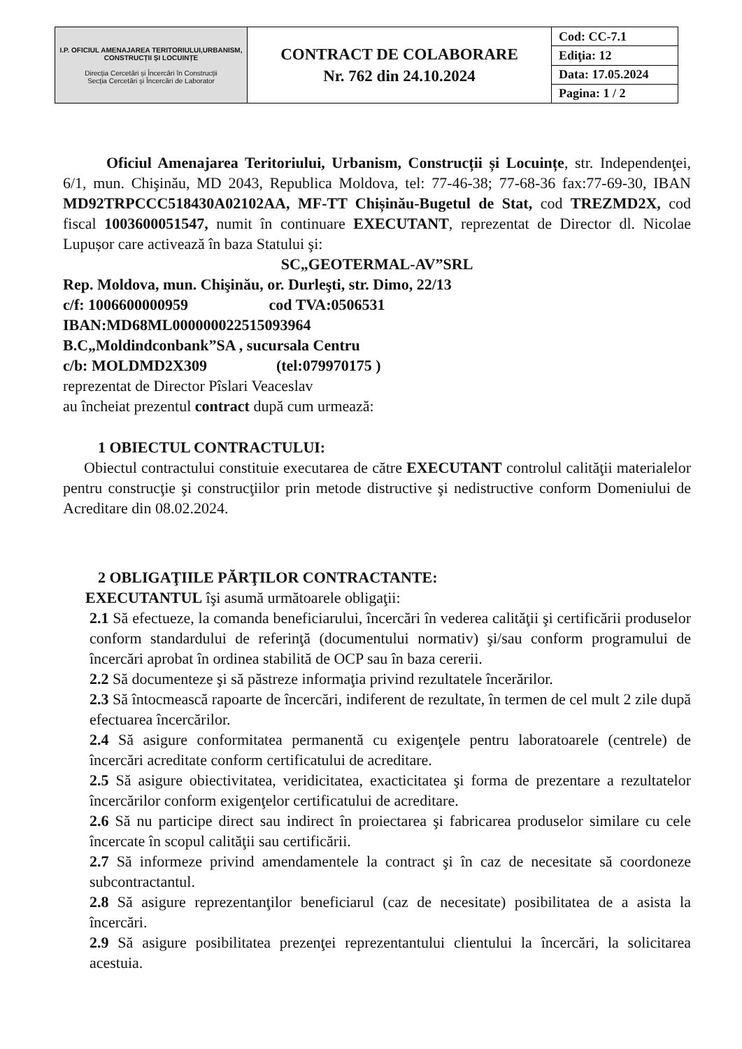| I.P. OFICIUL AMENAJAREA TERITORIULUI,URBANISM, CONSTRUCȚII ȘI LOCUINȚE Direcția Cercetări și Încercări în Construcții Secția Cercetări și Încercări de Laborator | CONTRACT DE COLABORARE Nr. 762 din 24.10.2024 | Cod: CC-7.1 |
| | | Ediţia: 12 |
| | | Data: 17.05.2024 |
| | | Pagina: 1 / 2 |
Oficiul Amenajarea Teritoriului, Urbanism, Construcții și Locuințe, str. Independenţei, 6/1, mun. Chişinău, MD 2043, Republica Moldova, tel: 77-46-38; 77-68-36 fax:77-69-30, IBAN MD92TRPCCC518430A02102AA, MF-TT Chișinău-Bugetul de Stat, cod TREZMD2X, cod fiscal 1003600051547, numit în continuare EXECUTANT, reprezentat de Director dl. Nicolae Lupușor care activează în baza Statului şi:
SC„GEOTERMAL-AV”SRL
Rep. Moldova, mun. Chişinău, or. Durleşti, str. Dimo, 22/13
c/f: 1006600000959 cod TVA:0506531
IBAN:MD68ML000000022515093964
B.C„Moldindconbank”SA , sucursala Centru
c/b: MOLDMD2X309 (tel:079970175 )
reprezentat de Director Pîslari Veaceslav
au încheiat prezentul contract după cum urmează:
1 OBIECTUL CONTRACTULUI:
Obiectul contractului constituie executarea de către EXECUTANT controlul calităţii materialelor pentru construcţie şi construcţiilor prin metode distructive şi nedistructive conform Domeniului de Acreditare din 08.02.2024.
2 OBLIGAŢIILE PĂRŢILOR CONTRACTANTE:
EXECUTANTUL îşi asumă următoarele obligaţii:
2.1 Să efectueze, la comanda beneficiarului, încercări în vederea calităţii şi certificării produselor conform standardului de referinţă (documentului normativ) şi/sau conform programului de încercări aprobat în ordinea stabilită de OCP sau în baza cererii.
2.2 Să documenteze şi să păstreze informaţia privind rezultatele încerărilor.
2.3 Să întocmească rapoarte de încercări, indiferent de rezultate, în termen de cel mult 2 zile după efectuarea încercărilor.
2.4 Să asigure conformitatea permanentă cu exigenţele pentru laboratoarele (centrele) de încercări acreditate conform certificatului de acreditare.
2.5 Să asigure obiectivitatea, veridicitatea, exacticitatea şi forma de prezentare a rezultatelor încercărilor conform exigenţelor certificatului de acreditare.
2.6 Să nu participe direct sau indirect în proiectarea şi fabricarea produselor similare cu cele încercate în scopul calităţii sau certificării.
2.7 Să informeze privind amendamentele la contract şi în caz de necesitate să coordoneze subcontractantul.
2.8 Să asigure reprezentanţilor beneficiarul (caz de necesitate) posibilitatea de a asista la încercări.
2.9 Să asigure posibilitatea prezenţei reprezentantului clientului la încercări, la solicitarea acestuia.